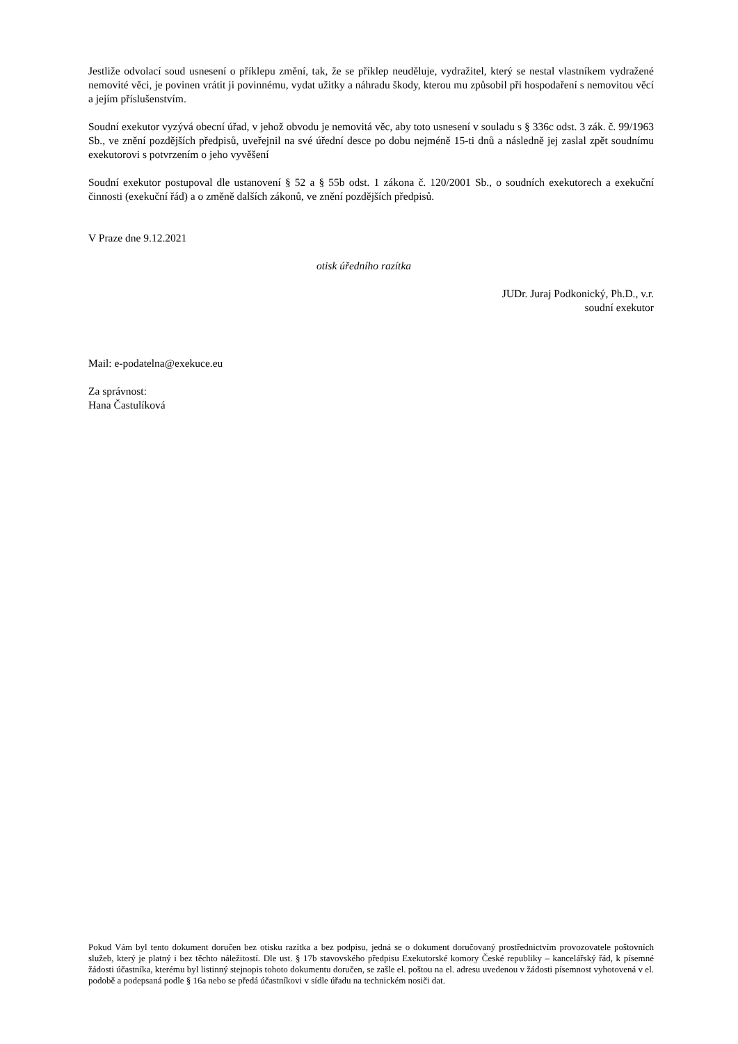Jestliže odvolací soud usnesení o příklepu změní, tak, že se příklep neuděluje, vydražitel, který se nestal vlastníkem vydražené nemovité věci, je povinen vrátit ji povinnému, vydat užitky a náhradu škody, kterou mu způsobil při hospodaření s nemovitou věcí a jejím příslušenstvím.
Soudní exekutor vyzývá obecní úřad, v jehož obvodu je nemovitá věc, aby toto usnesení v souladu s § 336c odst. 3 zák. č. 99/1963 Sb., ve znění pozdějších předpisů, uveřejnil na své úřední desce po dobu nejméně 15-ti dnů a následně jej zaslal zpět soudnímu exekutorovi s potvrzením o jeho vyvěšení
Soudní exekutor postupoval dle ustanovení § 52 a § 55b odst. 1 zákona č. 120/2001 Sb., o soudních exekutorech a exekuční činnosti (exekuční řád) a o změně dalších zákonů, ve znění pozdějších předpisů.
V Praze dne 9.12.2021
otisk úředního razítka
JUDr. Juraj Podkonický, Ph.D., v.r.
soudní exekutor
Mail: e-podatelna@exekuce.eu
Za správnost:
Hana Častulíková
Pokud Vám byl tento dokument doručen bez otisku razítka a bez podpisu, jedná se o dokument doručovaný prostřednictvím provozovatele poštovních služeb, který je platný i bez těchto náležitostí. Dle ust. § 17b stavovského předpisu Exekutorské komory České republiky – kancelářský řád, k písemné žádosti účastníka, kterému byl listinný stejnopis tohoto dokumentu doručen, se zašle el. poštou na el. adresu uvedenou v žádosti písemnost vyhotovená v el. podobě a podepsaná podle § 16a nebo se předá účastníkovi v sídle úřadu na technickém nosiči dat.